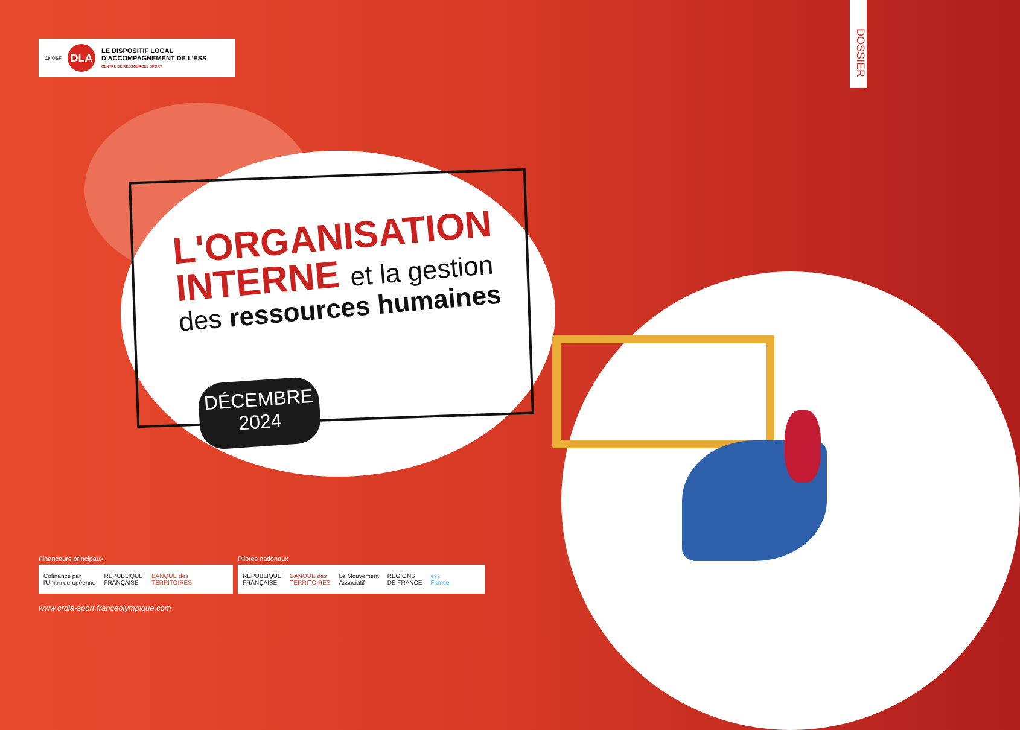CNOSF
DLA
LE DISPOSITIF LOCAL
D'ACCOMPAGNEMENT DE L'ESS
CENTRE DE RESSOURCES SPORT
DOSSIER
L'ORGANISATION
INTERNE et la gestion
des ressources humaines
DÉCEMBRE
2024
Financeurs principaux Pilotes nationaux
Cofinancé par
l'Union européenne RÉPUBLIQUE
FRANÇAISE BANQUE des
TERRITOIRES
RÉPUBLIQUE
FRANÇAISE BANQUE des
TERRITOIRES Le Mouvement
Associatif RÉGIONS
DE FRANCE ess
France
www.crdla-sport.franceolympique.com